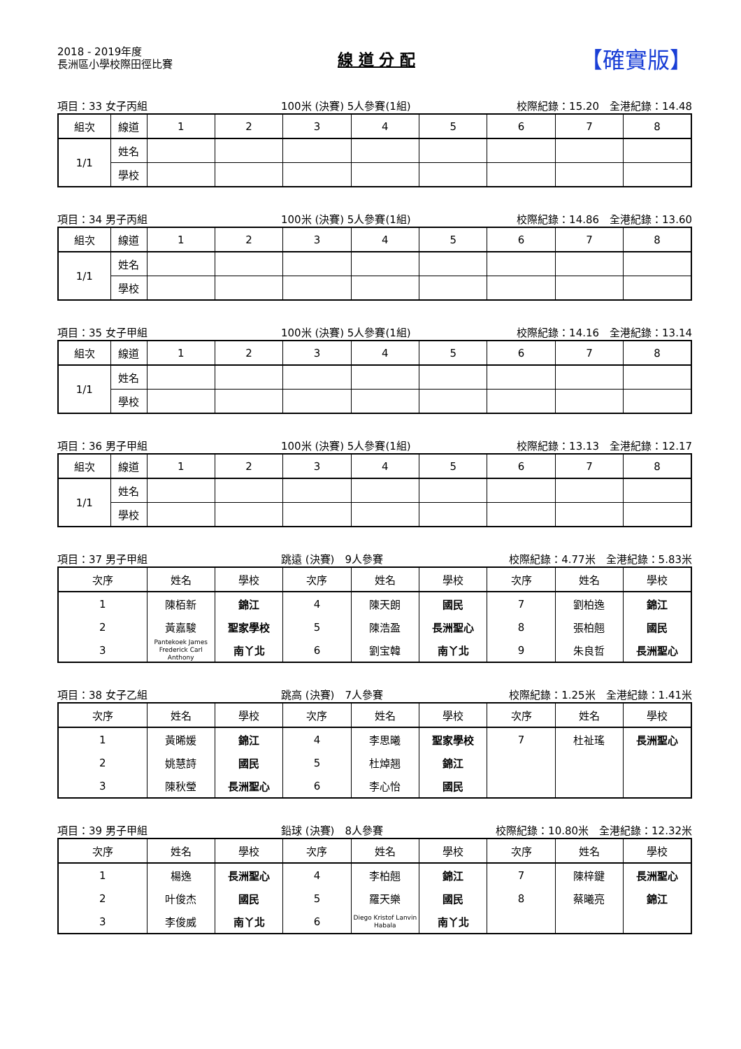2018 - 2019年度
長洲區小學校際田徑比賽
線 道 分 配
【確實版】
項目：33 女子丙組 100米 (決賽) 5人參賽(1組) 校際紀錄：15.20　全港紀錄：14.48
| 組次 | 線道 | 1 | 2 | 3 | 4 | 5 | 6 | 7 | 8 |
| --- | --- | --- | --- | --- | --- | --- | --- | --- | --- |
| 1/1 | 姓名 | | | | | | | | |
| | 學校 | | | | | | | | |
項目：34 男子丙組 100米 (決賽) 5人參賽(1組) 校際紀錄：14.86　全港紀錄：13.60
| 組次 | 線道 | 1 | 2 | 3 | 4 | 5 | 6 | 7 | 8 |
| --- | --- | --- | --- | --- | --- | --- | --- | --- | --- |
| 1/1 | 姓名 | | | | | | | | |
| | 學校 | | | | | | | | |
項目：35 女子甲組 100米 (決賽) 5人參賽(1組) 校際紀錄：14.16　全港紀錄：13.14
| 組次 | 線道 | 1 | 2 | 3 | 4 | 5 | 6 | 7 | 8 |
| --- | --- | --- | --- | --- | --- | --- | --- | --- | --- |
| 1/1 | 姓名 | | | | | | | | |
| | 學校 | | | | | | | | |
項目：36 男子甲組 100米 (決賽) 5人參賽(1組) 校際紀錄：13.13　全港紀錄：12.17
| 組次 | 線道 | 1 | 2 | 3 | 4 | 5 | 6 | 7 | 8 |
| --- | --- | --- | --- | --- | --- | --- | --- | --- | --- |
| 1/1 | 姓名 | | | | | | | | |
| | 學校 | | | | | | | | |
項目：37 男子甲組 跳遠 (決賽)　9人參賽 校際紀錄：4.77米　全港紀錄：5.83米
| 次序 | 姓名 | 學校 | 次序 | 姓名 | 學校 | 次序 | 姓名 | 學校 |
| --- | --- | --- | --- | --- | --- | --- | --- | --- |
| 1 | 陳栢新 | 錦江 | 4 | 陳天朗 | 國民 | 7 | 劉柏逸 | 錦江 |
| 2 | 黃嘉駿 | 聖家學校 | 5 | 陳浩盈 | 長洲聖心 | 8 | 張柏翹 | 國民 |
| 3 | Pantekoek James Frederick Carl Anthony | 南丫北 | 6 | 劉宝韓 | 南丫北 | 9 | 朱良哲 | 長洲聖心 |
項目：38 女子乙組 跳高 (決賽)　7人參賽 校際紀錄：1.25米　全港紀錄：1.41米
| 次序 | 姓名 | 學校 | 次序 | 姓名 | 學校 | 次序 | 姓名 | 學校 |
| --- | --- | --- | --- | --- | --- | --- | --- | --- |
| 1 | 黃晞媛 | 錦江 | 4 | 李思曦 | 聖家學校 | 7 | 杜祉瑤 | 長洲聖心 |
| 2 | 姚慧詩 | 國民 | 5 | 杜焯翘 | 錦江 | | | |
| 3 | 陳秋瑩 | 長洲聖心 | 6 | 李心怡 | 國民 | | | |
項目：39 男子甲組 鉛球 (決賽)　8人參賽 校際紀錄：10.80米　全港紀錄：12.32米
| 次序 | 姓名 | 學校 | 次序 | 姓名 | 學校 | 次序 | 姓名 | 學校 |
| --- | --- | --- | --- | --- | --- | --- | --- | --- |
| 1 | 楊逸 | 長洲聖心 | 4 | 李柏翹 | 錦江 | 7 | 陳梓鍵 | 長洲聖心 |
| 2 | 叶俊杰 | 國民 | 5 | 羅天樂 | 國民 | 8 | 蔡曦亮 | 錦江 |
| 3 | 李俊威 | 南丫北 | 6 | Diego Kristof Lanvin Habala | 南丫北 | | | |